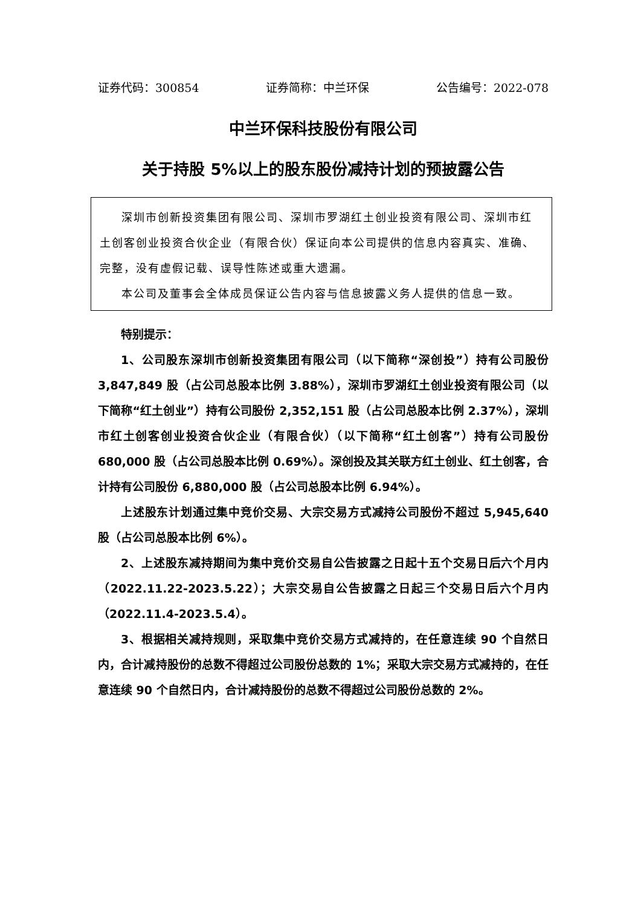证券代码：300854 证券简称：中兰环保 公告编号：2022-078
中兰环保科技股份有限公司
关于持股 5%以上的股东股份减持计划的预披露公告
深圳市创新投资集团有限公司、深圳市罗湖红土创业投资有限公司、深圳市红土创客创业投资合伙企业（有限合伙）保证向本公司提供的信息内容真实、准确、完整，没有虚假记载、误导性陈述或重大遗漏。
本公司及董事会全体成员保证公告内容与信息披露义务人提供的信息一致。
特别提示：
1、公司股东深圳市创新投资集团有限公司（以下简称“深创投”）持有公司股份 3,847,849 股（占公司总股本比例 3.88%），深圳市罗湖红土创业投资有限公司（以下简称“红土创业”）持有公司股份 2,352,151 股（占公司总股本比例 2.37%），深圳市红土创客创业投资合伙企业（有限合伙）（以下简称“红土创客”）持有公司股份 680,000 股（占公司总股本比例 0.69%）。深创投及其关联方红土创业、红土创客，合计持有公司股份 6,880,000 股（占公司总股本比例 6.94%）。
上述股东计划通过集中竞价交易、大宗交易方式减持公司股份不超过 5,945,640 股（占公司总股本比例 6%）。
2、上述股东减持期间为集中竞价交易自公告披露之日起十五个交易日后六个月内（2022.11.22-2023.5.22）；大宗交易自公告披露之日起三个交易日后六个月内（2022.11.4-2023.5.4）。
3、根据相关减持规则，采取集中竞价交易方式减持的，在任意连续 90 个自然日内，合计减持股份的总数不得超过公司股份总数的 1%；采取大宗交易方式减持的，在任意连续 90 个自然日内，合计减持股份的总数不得超过公司股份总数的 2%。